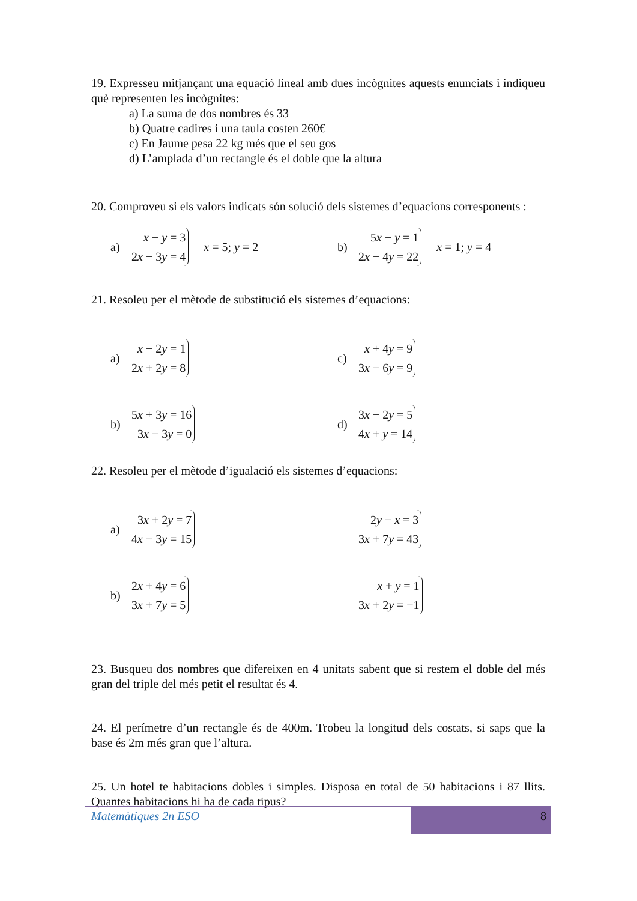19. Expresseu mitjançant una equació lineal amb dues incògnites aquests enunciats i indiqueu què representen les incògnites:
a) La suma de dos nombres és 33
b) Quatre cadires i una taula costen 260€
c) En Jaume pesa 22 kg més que el seu gos
d) L’amplada d’un rectangle és el doble que la altura
20. Comproveu si els valors indicats són solució dels sistemes d’equacions corresponents :
a)
x − y = 3
2x − 3y = 4
x = 5; y = 2
b)
5x − y = 1
2x − 4y = 22
x = 1; y = 4
21. Resoleu per el mètode de substitució els sistemes d’equacions:
a)
x − 2y = 1
2x + 2y = 8
c)
x + 4y = 9
3x − 6y = 9
b)
5x + 3y = 16
3x − 3y = 0
d)
3x − 2y = 5
4x + y = 14
22. Resoleu per el mètode d’igualació els sistemes d’equacions:
a)
3x + 2y = 7
4x − 3y = 15
2y − x = 3
3x + 7y = 43
b)
2x + 4y = 6
3x + 7y = 5
x + y = 1
3x + 2y = −1
23. Busqueu dos nombres que difereixen en 4 unitats sabent que si restem el doble del més gran del triple del més petit el resultat és 4.
24. El perímetre d’un rectangle és de 400m. Trobeu la longitud dels costats, si saps que la base és 2m més gran que l’altura.
25. Un hotel te habitacions dobles i simples. Disposa en total de 50 habitacions i 87 llits. Quantes habitacions hi ha de cada tipus?
Matemàtiques 2n ESO
8